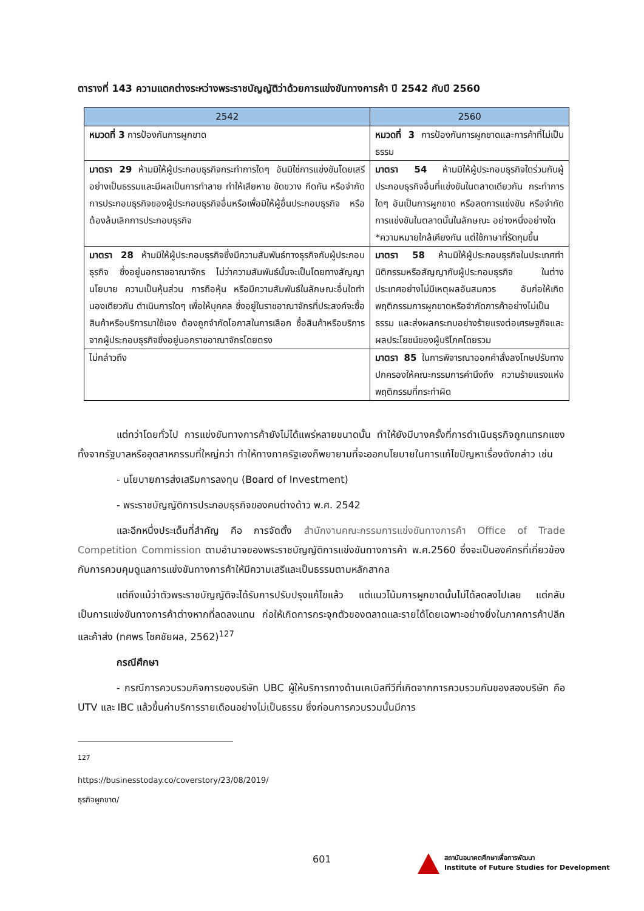ตารางที่ 143 ความแตกต่างระหว่างพระราชบัญญัติว่าด้วยการแข่งขันทางการค้า ปี 2542 กับปี 2560
| 2542 | 2560 |
| --- | --- |
| หมวดที่ 3 การป้องกันการผูกขาด | หมวดที่ 3 การป้องกันการผูกขาดและการค้าที่ไม่เป็นธรรม |
| มาตรา 29 ห้ามมิให้ผู้ประกอบธุรกิจกระทำการใดๆ อันมิใช่การแข่งขันโดยเสรีอย่างเป็นธรรมและมีผลเป็นการทำลาย ทำให้เสียหาย ขัดขวาง กีดกัน หรือจำกัดการประกอบธุรกิจของผู้ประกอบธุรกิจอื่นหรือเพื่อมิให้ผู้อื่นประกอบธุรกิจ หรือต้องล้มเลิกการประกอบธุรกิจ | มาตรา 54 ห้ามมิให้ผู้ประกอบธุรกิจใดร่วมกับผู้ประกอบธุรกิจอื่นที่แข่งขันในตลาดเดียวกัน กระทำการใดๆ อันเป็นการผูกขาด หรือลดการแข่งขัน หรือจำกัดการแข่งขันในตลาดนั้นในลักษณะ อย่างหนึ่งอย่างใด *ความหมายใกล้เคียงกัน แต่ใช้ภาษาที่รัดกุมขึ้น |
| มาตรา 28 ห้ามมิให้ผู้ประกอบธุรกิจซึ่งมีความสัมพันธ์ทางธุรกิจกับผู้ประกอบธุรกิจ ซึ่งอยู่นอกราชอาณาจักร ไม่ว่าความสัมพันธ์นั้นจะเป็นโดยทางสัญญา นโยบาย ความเป็นหุ้นส่วน การถือหุ้น หรือมีความสัมพันธ์ในลักษณะอื่นใดทำ นองเดียวกัน ดำเนินการใดๆ เพื่อให้บุคคล ซึ่งอยู่ในราชอาณาจักรที่ประสงค์จะซื้อสินค้าหรือบริการมาใช้เอง ต้องถูกจำกัดโอกาสในการเลือก ซื้อสินค้าหรือบริการจากผู้ประกอบธุรกิจซึ่งอยู่นอกราชอาณาจักรโดยตรง | มาตรา 58 ห้ามมิให้ผู้ประกอบธุรกิจในประเทศทำนิติกรรมหรือสัญญากับผู้ประกอบธุรกิจ ในต่างประเทศอย่างไม่มีเหตุผลอันสมควร อันก่อให้เกิดพฤติกรรมการผูกขาดหรือจำกัดการค้าอย่างไม่เป็นธรรม และส่งผลกระทบอย่างร้ายแรงต่อเศรษฐกิจและผลประโยชน์ของผู้บริโภคโดยรวม |
| ไม่กล่าวถึง | มาตรา 85 ในการพิจารณาออกคำสั่งลงโทษปรับทางปกครองให้คณะกรรมการคำนึงถึง ความร้ายแรงแห่งพฤติกรรมที่กระทำผิด |
แต่ทว่าโดยทั่วไป การแข่งขันทางการค้ายังไม่ได้แพร่หลายขนาดนั้น ทำให้ยังมีบางครั้งที่การดำเนินธุรกิจถูกแทรกแซงทั้งจากรัฐบาลหรืออุตสาหกรรมที่ใหญ่กว่า ทำให้ทางภาครัฐเองก็พยายามที่จะออกนโยบายในการแก้ไขปัญหาเรื่องดังกล่าว เช่น
- นโยบายการส่งเสริมการลงทุน (Board of Investment)
- พระราชบัญญัติการประกอบธุรกิจของคนต่างด้าว พ.ศ. 2542
และอีกหนึ่งประเด็นที่สำคัญ คือ การจัดตั้ง สำนักงานคณะกรรมการแข่งขันทางการค้า Office of Trade Competition Commission ตามอำนาจของพระราชบัญญัติการแข่งขันทางการค้า พ.ศ.2560 ซึ่งจะเป็นองค์กรที่เกี่ยวข้องกับการควบคุมดูแลการแข่งขันทางการค้าให้มีความเสรีและเป็นธรรมตามหลักสากล
แต่ถึงแม้ว่าตัวพระราชบัญญัติจะได้รับการปรับปรุงแก้ไขแล้ว แต่แนวโน้มการผูกขาดนั้นไม่ได้ลดลงไปเลย แต่กลับเป็นการแข่งขันทางการค้าต่างหากที่ลดลงแทน ก่อให้เกิดการกระจุกตัวของตลาดและรายได้โดยเฉพาะอย่างยิ่งในภาคการค้าปลีกและค้าส่ง (ทศพร โชคชัยผล, 2562)<sup>127</sup>
กรณีศึกษา
- กรณีการควบรวมกิจการของบริษัท UBC ผู้ให้บริการทางด้านเคเบิลทีวีที่เกิดจากการควบรวมกันของสองบริษัท คือ UTV และ IBC แล้วขึ้นค่าบริการรายเดือนอย่างไม่เป็นธรรม ซึ่งก่อนการควบรวมนั้นมีการ
<sup>127</sup> https://businesstoday.co/coverstory/23/08/2019/ธุรกิจผูกขาด/
601
สถาบันอนาคตศึกษาเพื่อการพัฒนา
Institute of Future Studies for Development